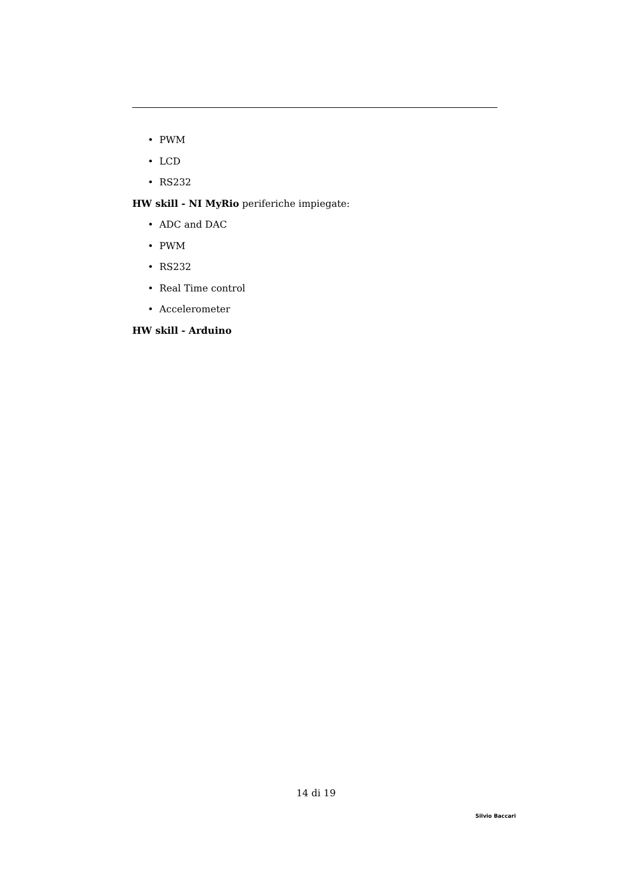• PWM
• LCD
• RS232
HW skill - NI MyRio periferiche impiegate:
• ADC and DAC
• PWM
• RS232
• Real Time control
• Accelerometer
HW skill - Arduino
14 di 19
Silvio Baccari